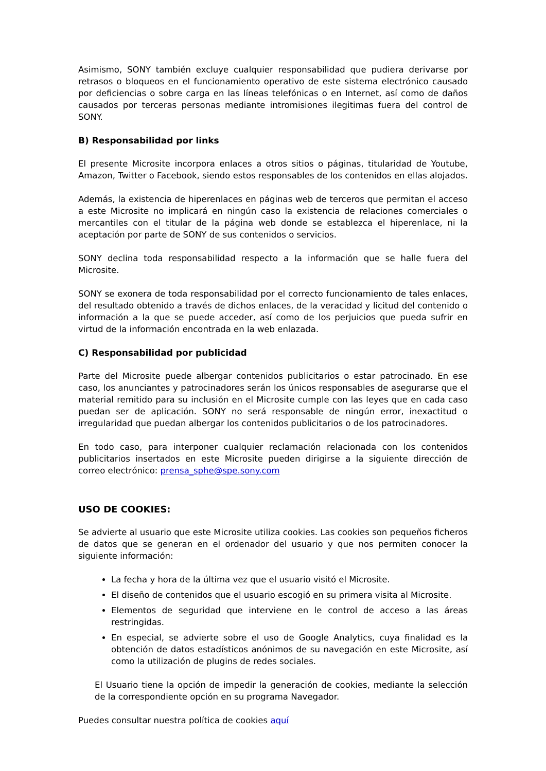Asimismo, SONY también excluye cualquier responsabilidad que pudiera derivarse por retrasos o bloqueos en el funcionamiento operativo de este sistema electrónico causado por deficiencias o sobre carga en las líneas telefónicas o en Internet, así como de daños causados por terceras personas mediante intromisiones ilegitimas fuera del control de SONY.
B) Responsabilidad por links
El presente Microsite incorpora enlaces a otros sitios o páginas, titularidad de Youtube, Amazon, Twitter o Facebook, siendo estos responsables de los contenidos en ellas alojados.
Además, la existencia de hiperenlaces en páginas web de terceros que permitan el acceso a este Microsite no implicará en ningún caso la existencia de relaciones comerciales o mercantiles con el titular de la página web donde se establezca el hiperenlace, ni la aceptación por parte de SONY de sus contenidos o servicios.
SONY declina toda responsabilidad respecto a la información que se halle fuera del Microsite.
SONY se exonera de toda responsabilidad por el correcto funcionamiento de tales enlaces, del resultado obtenido a través de dichos enlaces, de la veracidad y licitud del contenido o información a la que se puede acceder, así como de los perjuicios que pueda sufrir en virtud de la información encontrada en la web enlazada.
C) Responsabilidad por publicidad
Parte del Microsite puede albergar contenidos publicitarios o estar patrocinado. En ese caso, los anunciantes y patrocinadores serán los únicos responsables de asegurarse que el material remitido para su inclusión en el Microsite cumple con las leyes que en cada caso puedan ser de aplicación. SONY no será responsable de ningún error, inexactitud o irregularidad que puedan albergar los contenidos publicitarios o de los patrocinadores.
En todo caso, para interponer cualquier reclamación relacionada con los contenidos publicitarios insertados en este Microsite pueden dirigirse a la siguiente dirección de correo electrónico: prensa_sphe@spe.sony.com
USO DE COOKIES:
Se advierte al usuario que este Microsite utiliza cookies. Las cookies son pequeños ficheros de datos que se generan en el ordenador del usuario y que nos permiten conocer la siguiente información:
La fecha y hora de la última vez que el usuario visitó el Microsite.
El diseño de contenidos que el usuario escogió en su primera visita al Microsite.
Elementos de seguridad que interviene en le control de acceso a las áreas restringidas.
En especial, se advierte sobre el uso de Google Analytics, cuya finalidad es la obtención de datos estadísticos anónimos de su navegación en este Microsite, así como la utilización de plugins de redes sociales.
El Usuario tiene la opción de impedir la generación de cookies, mediante la selección de la correspondiente opción en su programa Navegador.
Puedes consultar nuestra política de cookies aquí